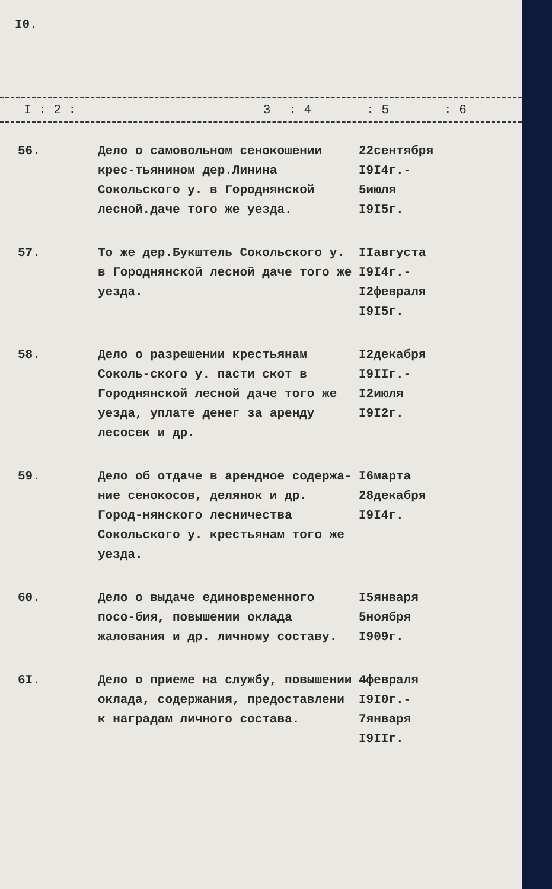I0.
| I : 2 : | 3 | : 4 | : 5 | : 6 |
| --- | --- | --- | --- | --- |
| 56. | Дело о самовольном сенокошении крес-тьянином дер.Линина Сокольского у. в Городнянской лесной.даче того же уезда. | 22сентября I9I4г.- 5июля I9I5г. | |
| 57. | То же дер.Букштель Сокольского у. в Городнянской лесной даче того же уезда. | IIавгуста I9I4г.- I2февраля I9I5г. | |
| 58. | Дело о разрешении крестьянам Соколь-ского у. пасти скот в Городнянской лесной даче того же уезда, уплате денег за аренду лесосек и др. | I2декабря I9IIг.- I2июля I9I2г. | |
| 59. | Дело об отдаче в арендное содержа-ние сенокосов, делянок и др. Город-нянского лесничества Сокольского у. крестьянам того же уезда. | I6марта 28декабря I9I4г. | |
| 60. | Дело о выдаче единовременного посо-бия, повышении оклада жалования и др. личному составу. | I5января 5ноября I909г. | |
| 6I. | Дело о приеме на службу, повышении оклада, содержания, предоставлени к наградам личного состава. | 4февраля I9I0г.- 7января I9IIг. | |